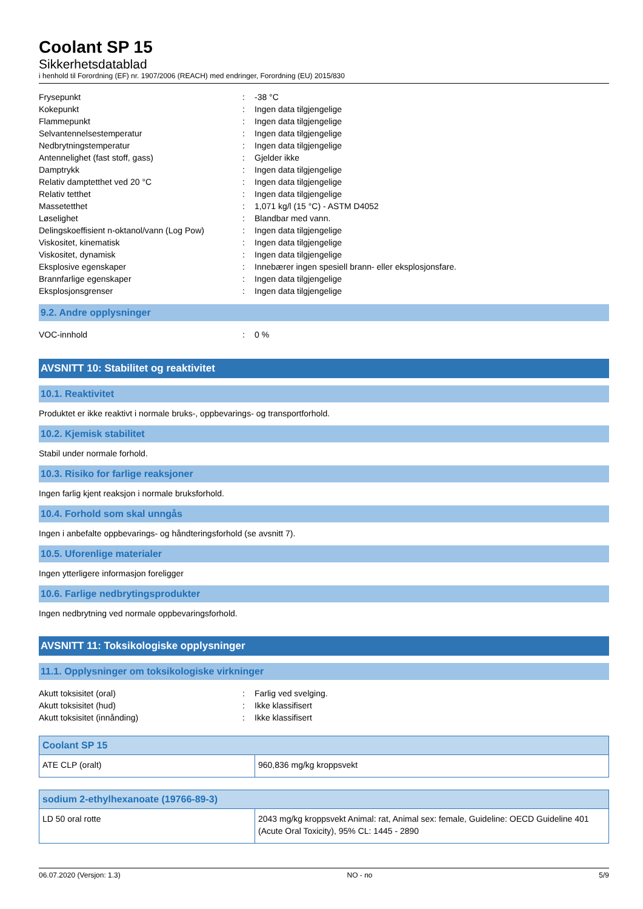Coolant SP 15
Sikkerhetsdatablad
i henhold til Forordning (EF) nr. 1907/2006 (REACH) med endringer, Forordning (EU) 2015/830
| Frysepunkt | : | -38 °C |
| Kokepunkt | : | Ingen data tilgjengelige |
| Flammepunkt | : | Ingen data tilgjengelige |
| Selvantennelsestemperatur | : | Ingen data tilgjengelige |
| Nedbrytningstemperatur | : | Ingen data tilgjengelige |
| Antennelighet (fast stoff, gass) | : | Gjelder ikke |
| Damptrykk | : | Ingen data tilgjengelige |
| Relativ damptetthet ved 20 °C | : | Ingen data tilgjengelige |
| Relativ tetthet | : | Ingen data tilgjengelige |
| Massetetthet | : | 1,071 kg/l (15 °C) - ASTM D4052 |
| Løselighet | : | Blandbar med vann. |
| Delingskoeffisient n-oktanol/vann (Log Pow) | : | Ingen data tilgjengelige |
| Viskositet, kinematisk | : | Ingen data tilgjengelige |
| Viskositet, dynamisk | : | Ingen data tilgjengelige |
| Eksplosive egenskaper | : | Innebærer ingen spesiell brann- eller eksplosjonsfare. |
| Brannfarlige egenskaper | : | Ingen data tilgjengelige |
| Eksplosjonsgrenser | : | Ingen data tilgjengelige |
9.2. Andre opplysninger
| VOC-innhold | : | 0 % |
AVSNITT 10: Stabilitet og reaktivitet
10.1. Reaktivitet
Produktet er ikke reaktivt i normale bruks-, oppbevarings- og transportforhold.
10.2. Kjemisk stabilitet
Stabil under normale forhold.
10.3. Risiko for farlige reaksjoner
Ingen farlig kjent reaksjon i normale bruksforhold.
10.4. Forhold som skal unngås
Ingen i anbefalte oppbevarings- og håndteringsforhold (se avsnitt 7).
10.5. Uforenlige materialer
Ingen ytterligere informasjon foreligger
10.6. Farlige nedbrytingsprodukter
Ingen nedbrytning ved normale oppbevaringsforhold.
AVSNITT 11: Toksikologiske opplysninger
11.1. Opplysninger om toksikologiske virkninger
| Akutt toksisitet (oral) | : | Farlig ved svelging. |
| Akutt toksisitet (hud) | : | Ikke klassifisert |
| Akutt toksisitet (innånding) | : | Ikke klassifisert |
| Coolant SP 15 | |
| --- | --- |
| ATE CLP (oralt) | 960,836 mg/kg kroppsvekt |
| sodium 2-ethylhexanoate (19766-89-3) | |
| --- | --- |
| LD 50 oral rotte | 2043 mg/kg kroppsvekt Animal: rat, Animal sex: female, Guideline: OECD Guideline 401 (Acute Oral Toxicity), 95% CL: 1445 - 2890 |
06.07.2020 (Versjon: 1.3) NO - no 5/9